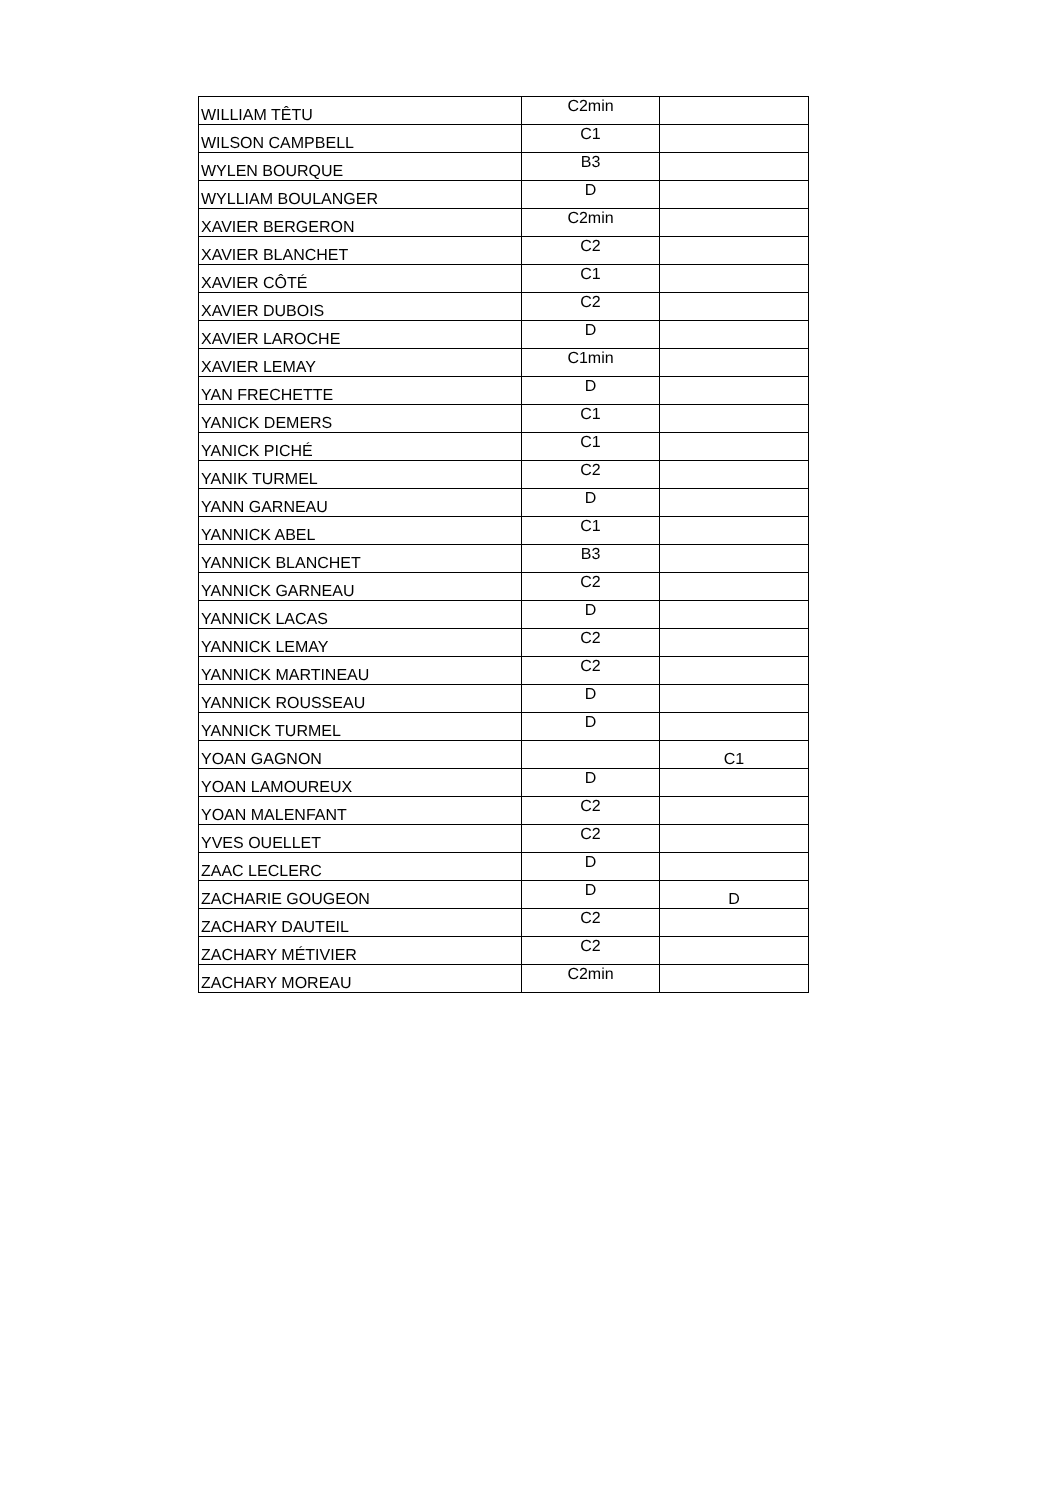| WILLIAM TÊTU | C2min | |
| WILSON CAMPBELL | C1 | |
| WYLEN BOURQUE | B3 | |
| WYLLIAM BOULANGER | D | |
| XAVIER BERGERON | C2min | |
| XAVIER BLANCHET | C2 | |
| XAVIER CÔTÉ | C1 | |
| XAVIER DUBOIS | C2 | |
| XAVIER LAROCHE | D | |
| XAVIER LEMAY | C1min | |
| YAN FRECHETTE | D | |
| YANICK DEMERS | C1 | |
| YANICK PICHÉ | C1 | |
| YANIK TURMEL | C2 | |
| YANN GARNEAU | D | |
| YANNICK ABEL | C1 | |
| YANNICK BLANCHET | B3 | |
| YANNICK GARNEAU | C2 | |
| YANNICK LACAS | D | |
| YANNICK LEMAY | C2 | |
| YANNICK MARTINEAU | C2 | |
| YANNICK ROUSSEAU | D | |
| YANNICK TURMEL | D | |
| YOAN GAGNON | | C1 |
| YOAN LAMOUREUX | D | |
| YOAN MALENFANT | C2 | |
| YVES OUELLET | C2 | |
| ZAAC LECLERC | D | |
| ZACHARIE GOUGEON | D | D |
| ZACHARY DAUTEIL | C2 | |
| ZACHARY MÉTIVIER | C2 | |
| ZACHARY MOREAU | C2min | |